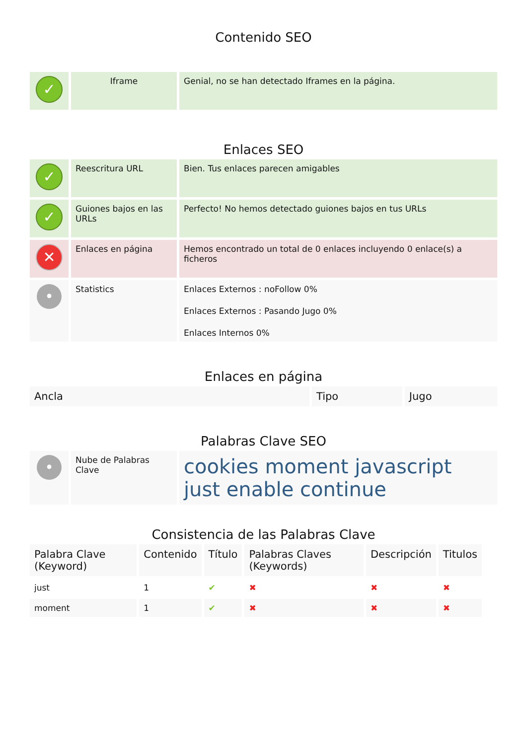Contenido SEO
| ✓ | Iframe | Genial, no se han detectado Iframes en la página. |
Enlaces SEO
| ✓ | Reescritura URL | Bien. Tus enlaces parecen amigables |
| ✓ | Guiones bajos en las URLs | Perfecto! No hemos detectado guiones bajos en tus URLs |
| ✕ | Enlaces en página | Hemos encontrado un total de 0 enlaces incluyendo 0 enlace(s) a ficheros |
| • | Statistics | Enlaces Externos : noFollow 0% Enlaces Externos : Pasando Jugo 0% Enlaces Internos 0% |
Enlaces en página
| Ancla | Tipo | Jugo |
| --- | --- | --- |
Palabras Clave SEO
| • | Nube de Palabras Clave | cookies moment javascript just enable continue |
Consistencia de las Palabras Clave
| Palabra Clave (Keyword) | Contenido | Título | Palabras Claves (Keywords) | Descripción | Titulos |
| --- | --- | --- | --- | --- | --- |
| just | 1 | ✔ | ✖ | ✖ | ✖ |
| moment | 1 | ✔ | ✖ | ✖ | ✖ |